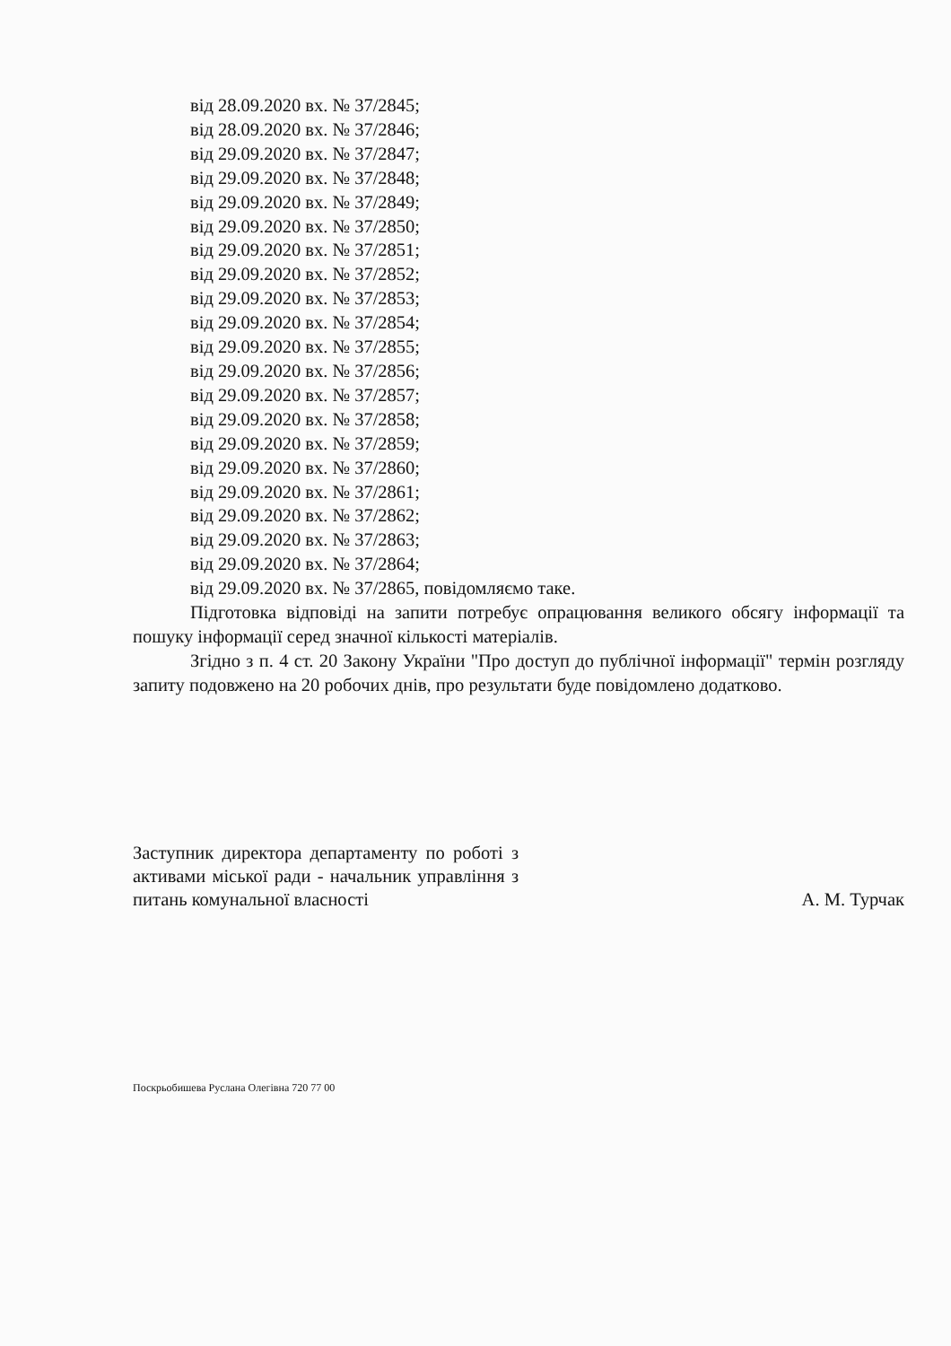від 28.09.2020 вх. № 37/2845;
від 28.09.2020 вх. № 37/2846;
від 29.09.2020 вх. № 37/2847;
від 29.09.2020 вх. № 37/2848;
від 29.09.2020 вх. № 37/2849;
від 29.09.2020 вх. № 37/2850;
від 29.09.2020 вх. № 37/2851;
від 29.09.2020 вх. № 37/2852;
від 29.09.2020 вх. № 37/2853;
від 29.09.2020 вх. № 37/2854;
від 29.09.2020 вх. № 37/2855;
від 29.09.2020 вх. № 37/2856;
від 29.09.2020 вх. № 37/2857;
від 29.09.2020 вх. № 37/2858;
від 29.09.2020 вх. № 37/2859;
від 29.09.2020 вх. № 37/2860;
від 29.09.2020 вх. № 37/2861;
від 29.09.2020 вх. № 37/2862;
від 29.09.2020 вх. № 37/2863;
від 29.09.2020 вх. № 37/2864;
від 29.09.2020 вх. № 37/2865, повідомляємо таке.
Підготовка відповіді на запити потребує опрацювання великого обсягу інформації та пошуку інформації серед значної кількості матеріалів.
Згідно з п. 4 ст. 20 Закону України "Про доступ до публічної інформації" термін розгляду запиту подовжено на 20 робочих днів, про результати буде повідомлено додатково.
Заступник директора департаменту по роботі з активами міської ради - начальник управління з питань комунальної власності
А. М. Турчак
Поскрьобишева Руслана Олегівна 720 77 00